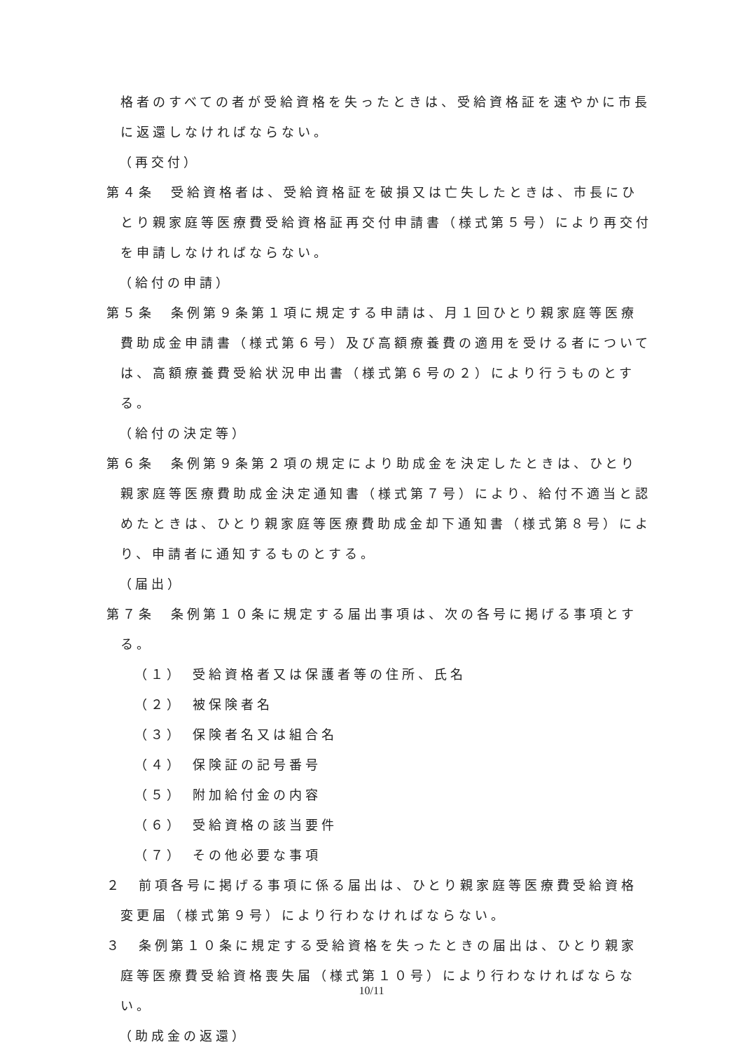格者のすべての者が受給資格を失ったときは、受給資格証を速やかに市長に返還しなければならない。
（再交付）
第４条　受給資格者は、受給資格証を破損又は亡失したときは、市長にひとり親家庭等医療費受給資格証再交付申請書（様式第５号）により再交付を申請しなければならない。
（給付の申請）
第５条　条例第９条第１項に規定する申請は、月１回ひとり親家庭等医療費助成金申請書（様式第６号）及び高額療養費の適用を受ける者については、高額療養費受給状況申出書（様式第６号の２）により行うものとする。
（給付の決定等）
第６条　条例第９条第２項の規定により助成金を決定したときは、ひとり親家庭等医療費助成金決定通知書（様式第７号）により、給付不適当と認めたときは、ひとり親家庭等医療費助成金却下通知書（様式第８号）により、申請者に通知するものとする。
（届出）
第７条　条例第１０条に規定する届出事項は、次の各号に掲げる事項とする。
（１）　受給資格者又は保護者等の住所、氏名
（２）　被保険者名
（３）　保険者名又は組合名
（４）　保険証の記号番号
（５）　附加給付金の内容
（６）　受給資格の該当要件
（７）　その他必要な事項
２　前項各号に掲げる事項に係る届出は、ひとり親家庭等医療費受給資格変更届（様式第９号）により行わなければならない。
３　条例第１０条に規定する受給資格を失ったときの届出は、ひとり親家庭等医療費受給資格喪失届（様式第１０号）により行わなければならない。
（助成金の返還）
10/11